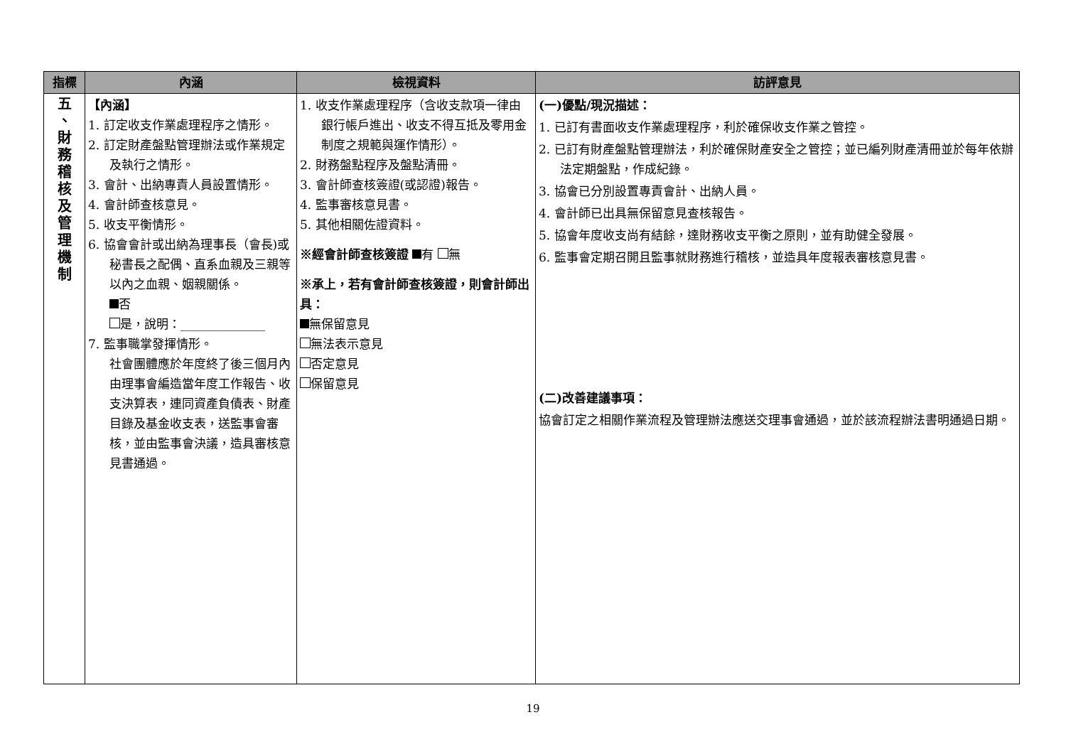| 指標 | 內涵 | 檢視資料 | 訪評意見 |
| --- | --- | --- | --- |
| 五 、 財 務 稽 核 及 管 理 機 制 | 【內涵】 1. 訂定收支作業處理程序之情形。 2. 訂定財產盤點管理辦法或作業規定及執行之情形。 3. 會計、出納專責人員設置情形。 4. 會計師查核意見。 5. 收支平衡情形。 6. 協會會計或出納為理事長（會長)或秘書長之配偶、直系血親及三親等以內之血親、姻親關係。 否 是，說明：______________ 7. 監事職掌發揮情形。 社會團體應於年度終了後三個月內由理事會編造當年度工作報告、收支決算表，連同資產負債表、財產目錄及基金收支表，送監事會審核，並由監事會決議，造具審核意見書通過。 | 1. 收支作業處理程序（含收支款項一律由銀行帳戶進出、收支不得互抵及零用金制度之規範與運作情形）。 2. 財務盤點程序及盤點清冊。 3. 會計師查核簽證(或認證)報告。 4. 監事審核意見書。 5. 其他相關佐證資料。 ※經會計師查核簽證 有 無 ※承上，若有會計師查核簽證，則會計師出具： 無保留意見 無法表示意見 否定意見 保留意見 | (一)優點/現況描述： 1. 已訂有書面收支作業處理程序，利於確保收支作業之管控。 2. 已訂有財產盤點管理辦法，利於確保財產安全之管控；並已編列財產清冊並於每年依辦法定期盤點，作成紀錄。 3. 協會已分別設置專責會計、出納人員。 4. 會計師已出具無保留意見查核報告。 5. 協會年度收支尚有結餘，達財務收支平衡之原則，並有助健全發展。 6. 監事會定期召開且監事就財務進行稽核，並造具年度報表審核意見書。 (二)改善建議事項： 協會訂定之相關作業流程及管理辦法應送交理事會通過，並於該流程辦法書明通過日期。 |
19